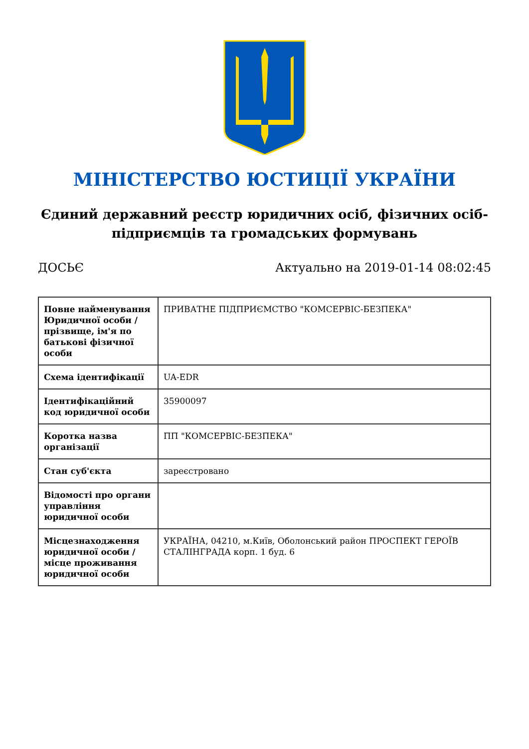МІНІСТЕРСТВО ЮСТИЦІЇ УКРАЇНИ
Єдиний державний реєстр юридичних осіб, фізичних осіб-підприємців та громадських формувань
ДОСЬЄ Актуально на 2019-01-14 08:02:45
| Повне найменування Юридичної особи / прізвище, ім'я по батькові фізичної особи | ПРИВАТНЕ ПІДПРИЄМСТВО "КОМСЕРВІС-БЕЗПЕКА" |
| Схема ідентифікації | UA-EDR |
| Ідентифікаційний код юридичної особи | 35900097 |
| Коротка назва організації | ПП "КОМСЕРВІС-БЕЗПЕКА" |
| Стан суб'єкта | зареєстровано |
| Відомості про органи управління юридичної особи | |
| Місцезнаходження юридичної особи / місце проживання юридичної особи | УКРАЇНА, 04210, м.Київ, Оболонський район ПРОСПЕКТ ГЕРОЇВ СТАЛІНГРАДА корп. 1 буд. 6 |